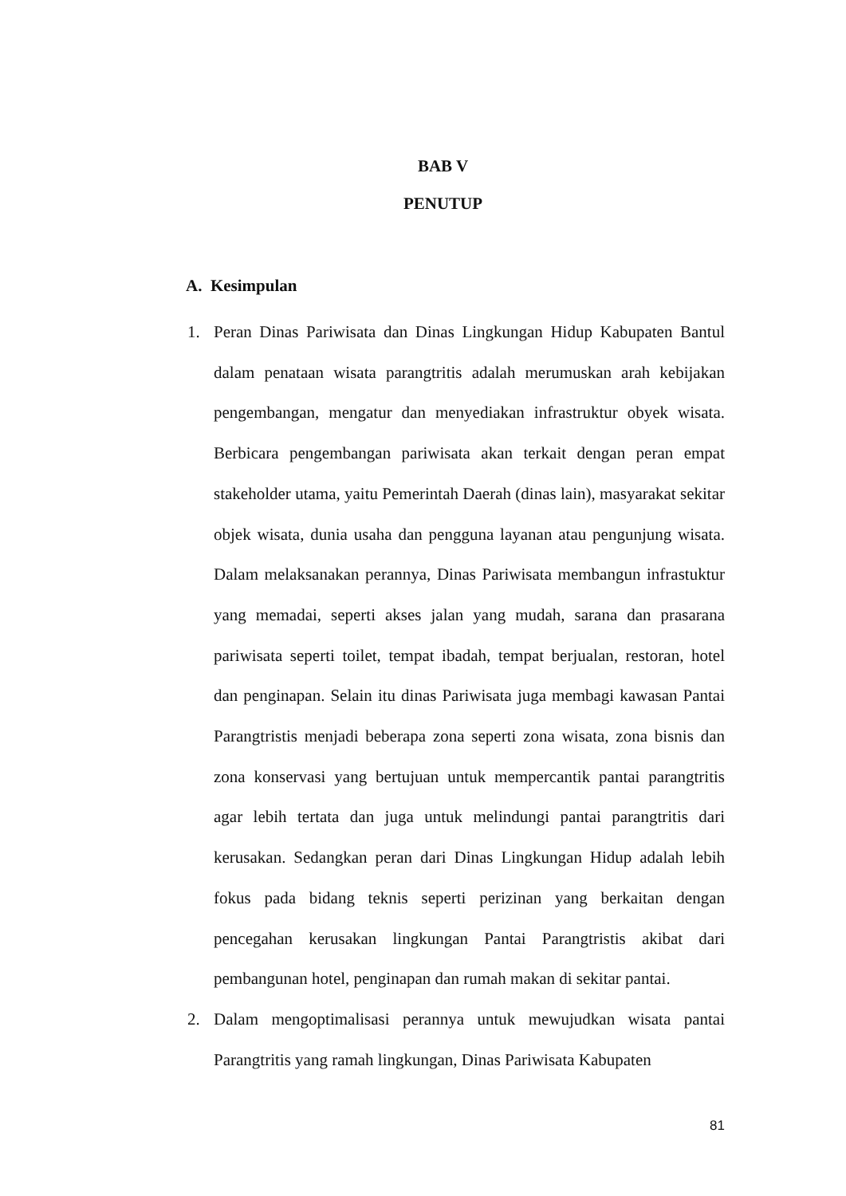BAB V
PENUTUP
A. Kesimpulan
1. Peran Dinas Pariwisata dan Dinas Lingkungan Hidup Kabupaten Bantul dalam penataan wisata parangtritis adalah merumuskan arah kebijakan pengembangan, mengatur dan menyediakan infrastruktur obyek wisata. Berbicara pengembangan pariwisata akan terkait dengan peran empat stakeholder utama, yaitu Pemerintah Daerah (dinas lain), masyarakat sekitar objek wisata, dunia usaha dan pengguna layanan atau pengunjung wisata. Dalam melaksanakan perannya, Dinas Pariwisata membangun infrastuktur yang memadai, seperti akses jalan yang mudah, sarana dan prasarana pariwisata seperti toilet, tempat ibadah, tempat berjualan, restoran, hotel dan penginapan. Selain itu dinas Pariwisata juga membagi kawasan Pantai Parangtristis menjadi beberapa zona seperti zona wisata, zona bisnis dan zona konservasi yang bertujuan untuk mempercantik pantai parangtritis agar lebih tertata dan juga untuk melindungi pantai parangtritis dari kerusakan. Sedangkan peran dari Dinas Lingkungan Hidup adalah lebih fokus pada bidang teknis seperti perizinan yang berkaitan dengan pencegahan kerusakan lingkungan Pantai Parangtristis akibat dari pembangunan hotel, penginapan dan rumah makan di sekitar pantai.
2. Dalam mengoptimalisasi perannya untuk mewujudkan wisata pantai Parangtritis yang ramah lingkungan, Dinas Pariwisata Kabupaten
81